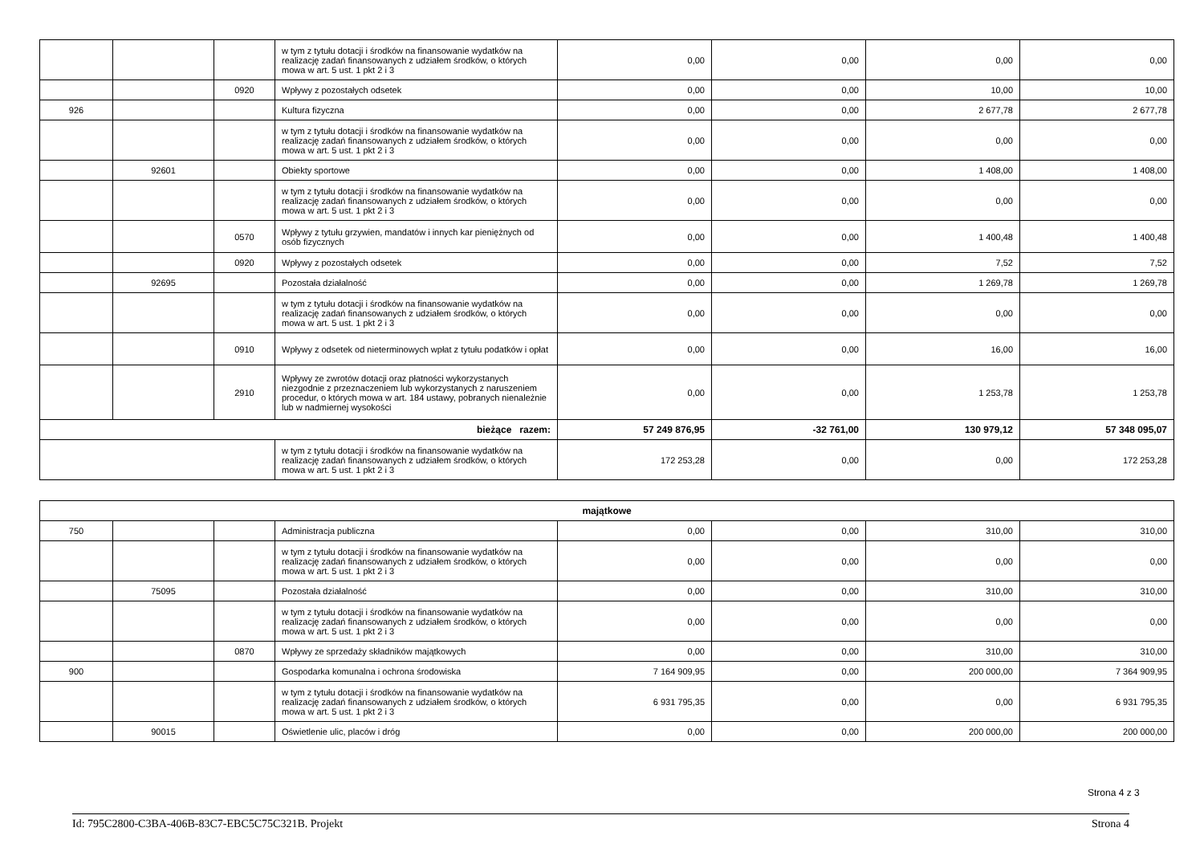| | | | w tym z tytułu dotacji i środków na finansowanie wydatków na realizację zadań finansowanych z udziałem środków, o których mowa w art. 5 ust. 1 pkt 2 i 3 | 0,00 | 0,00 | 0,00 | 0,00 |
| | | 0920 | Wpływy z pozostałych odsetek | 0,00 | 0,00 | 10,00 | 10,00 |
| 926 | | | Kultura fizyczna | 0,00 | 0,00 | 2 677,78 | 2 677,78 |
| | | | w tym z tytułu dotacji i środków na finansowanie wydatków na realizację zadań finansowanych z udziałem środków, o których mowa w art. 5 ust. 1 pkt 2 i 3 | 0,00 | 0,00 | 0,00 | 0,00 |
| | 92601 | | Obiekty sportowe | 0,00 | 0,00 | 1 408,00 | 1 408,00 |
| | | | w tym z tytułu dotacji i środków na finansowanie wydatków na realizację zadań finansowanych z udziałem środków, o których mowa w art. 5 ust. 1 pkt 2 i 3 | 0,00 | 0,00 | 0,00 | 0,00 |
| | | 0570 | Wpływy z tytułu grzywien, mandatów i innych kar pieniężnych od osób fizycznych | 0,00 | 0,00 | 1 400,48 | 1 400,48 |
| | | 0920 | Wpływy z pozostałych odsetek | 0,00 | 0,00 | 7,52 | 7,52 |
| | 92695 | | Pozostała działalność | 0,00 | 0,00 | 1 269,78 | 1 269,78 |
| | | | w tym z tytułu dotacji i środków na finansowanie wydatków na realizację zadań finansowanych z udziałem środków, o których mowa w art. 5 ust. 1 pkt 2 i 3 | 0,00 | 0,00 | 0,00 | 0,00 |
| | | 0910 | Wpływy z odsetek od nieterminowych wpłat z tytułu podatków i opłat | 0,00 | 0,00 | 16,00 | 16,00 |
| | | 2910 | Wpływy ze zwrotów dotacji oraz płatności wykorzystanych niezgodnie z przeznaczeniem lub wykorzystanych z naruszeniem procedur, o których mowa w art. 184 ustawy, pobranych nienależnie lub w nadmiernej wysokości | 0,00 | 0,00 | 1 253,78 | 1 253,78 |
| bieżące razem: | | | | 57 249 876,95 | -32 761,00 | 130 979,12 | 57 348 095,07 |
| | | | w tym z tytułu dotacji i środków na finansowanie wydatków na realizację zadań finansowanych z udziałem środków, o których mowa w art. 5 ust. 1 pkt 2 i 3 | 172 253,28 | 0,00 | 0,00 | 172 253,28 |
| majątkowe | | | | | | | |
| 750 | | | Administracja publiczna | 0,00 | 0,00 | 310,00 | 310,00 |
| | | | w tym z tytułu dotacji i środków na finansowanie wydatków na realizację zadań finansowanych z udziałem środków, o których mowa w art. 5 ust. 1 pkt 2 i 3 | 0,00 | 0,00 | 0,00 | 0,00 |
| | 75095 | | Pozostała działalność | 0,00 | 0,00 | 310,00 | 310,00 |
| | | | w tym z tytułu dotacji i środków na finansowanie wydatków na realizację zadań finansowanych z udziałem środków, o których mowa w art. 5 ust. 1 pkt 2 i 3 | 0,00 | 0,00 | 0,00 | 0,00 |
| | | 0870 | Wpływy ze sprzedaży składników majątkowych | 0,00 | 0,00 | 310,00 | 310,00 |
| 900 | | | Gospodarka komunalna i ochrona środowiska | 7 164 909,95 | 0,00 | 200 000,00 | 7 364 909,95 |
| | | | w tym z tytułu dotacji i środków na finansowanie wydatków na realizację zadań finansowanych z udziałem środków, o których mowa w art. 5 ust. 1 pkt 2 i 3 | 6 931 795,35 | 0,00 | 0,00 | 6 931 795,35 |
| | 90015 | | Oświetlenie ulic, placów i dróg | 0,00 | 0,00 | 200 000,00 | 200 000,00 |
Strona 4 z 3
Id: 795C2800-C3BA-406B-83C7-EBC5C75C321B. Projekt Strona 4